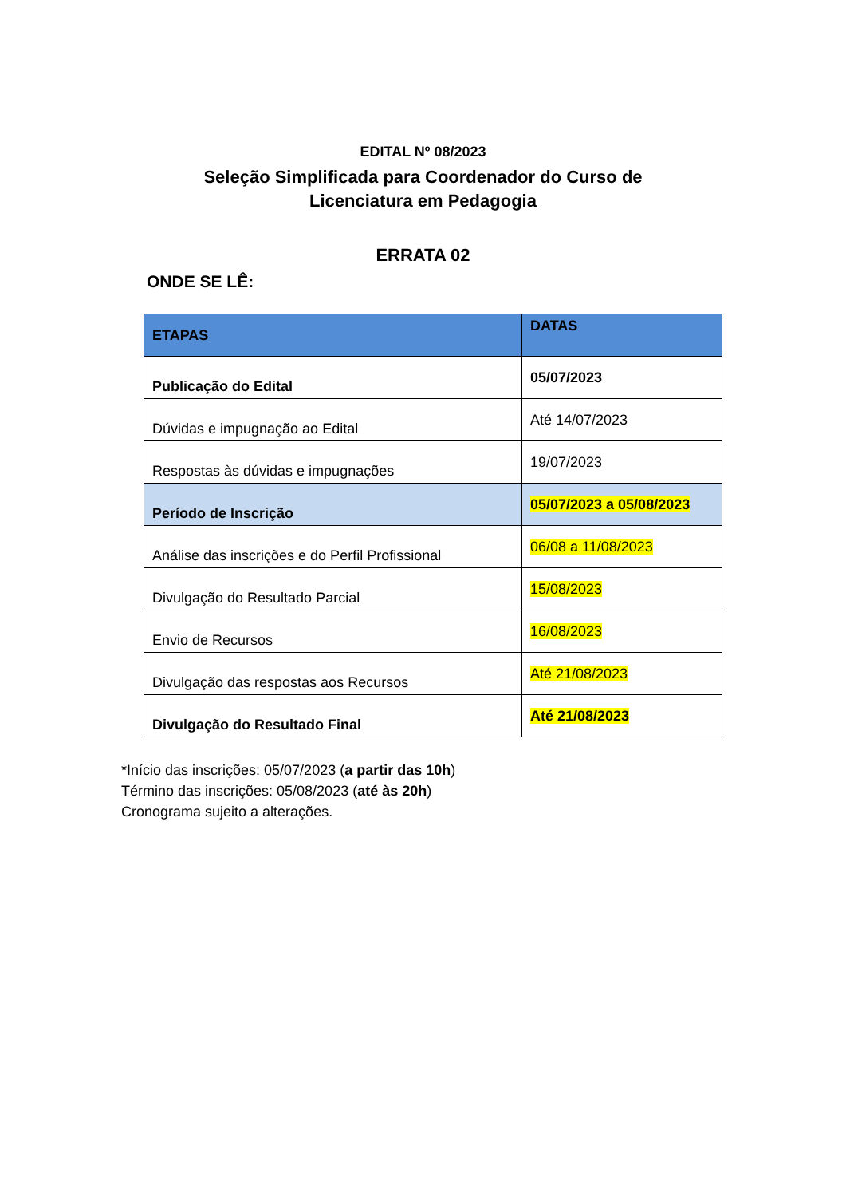EDITAL Nº 08/2023
Seleção Simplificada para Coordenador do Curso de Licenciatura em Pedagogia
ERRATA 02
ONDE SE LÊ:
| ETAPAS | DATAS |
| --- | --- |
| Publicação do Edital | 05/07/2023 |
| Dúvidas e impugnação ao Edital | Até 14/07/2023 |
| Respostas às dúvidas e impugnações | 19/07/2023 |
| Período de Inscrição | 05/07/2023 a 05/08/2023 |
| Análise das inscrições e do Perfil Profissional | 06/08 a 11/08/2023 |
| Divulgação do Resultado Parcial | 15/08/2023 |
| Envio de Recursos | 16/08/2023 |
| Divulgação das respostas aos Recursos | Até 21/08/2023 |
| Divulgação do Resultado Final | Até 21/08/2023 |
*Início das inscrições: 05/07/2023 (a partir das 10h)
Término das inscrições: 05/08/2023 (até às 20h)
Cronograma sujeito a alterações.